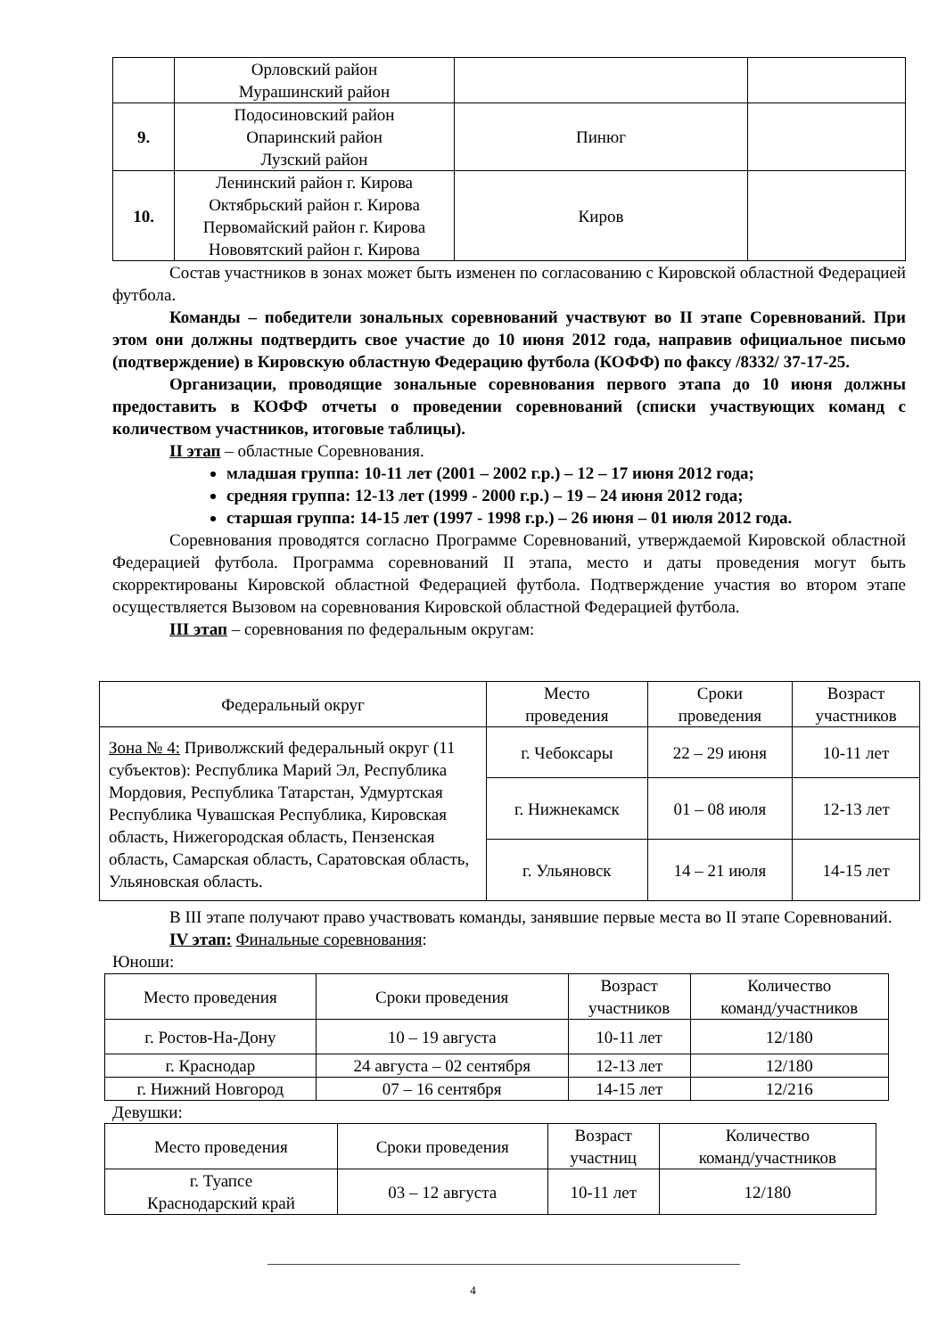| | Орловский район Мурашинский район | | |
| 9. | Подосиновский район Опаринский район Лузский район | Пинюг | |
| 10. | Ленинский район г. Кирова Октябрьский район г. Кирова Первомайский район г. Кирова Нововятский район г. Кирова | Киров | |
Состав участников в зонах может быть изменен по согласованию с Кировской областной Федерацией футбола.
Команды – победители зональных соревнований участвуют во II этапе Соревнований. При этом они должны подтвердить свое участие до 10 июня 2012 года, направив официальное письмо (подтверждение) в Кировскую областную Федерацию футбола (КОФФ) по факсу /8332/ 37-17-25.
Организации, проводящие зональные соревнования первого этапа до 10 июня должны предоставить в КОФФ отчеты о проведении соревнований (списки участвующих команд с количеством участников, итоговые таблицы).
II этап – областные Соревнования.
младшая группа: 10-11 лет (2001 – 2002 г.р.) – 12 – 17 июня 2012 года;
средняя группа: 12-13 лет (1999 - 2000 г.р.) – 19 – 24 июня 2012 года;
старшая группа: 14-15 лет (1997 - 1998 г.р.) – 26 июня – 01 июля 2012 года.
Соревнования проводятся согласно Программе Соревнований, утверждаемой Кировской областной Федерацией футбола. Программа соревнований II этапа, место и даты проведения могут быть скорректированы Кировской областной Федерацией футбола. Подтверждение участия во втором этапе осуществляется Вызовом на соревнования Кировской областной Федерацией футбола.
III этап – соревнования по федеральным округам:
| Федеральный округ | Место проведения | Сроки проведения | Возраст участников |
| --- | --- | --- | --- |
| Зона № 4: Приволжский федеральный округ (11 субъектов): Республика Марий Эл, Республика Мордовия, Республика Татарстан, Удмуртская Республика Чувашская Республика, Кировская область, Нижегородская область, Пензенская область, Самарская область, Саратовская область, Ульяновская область. | г. Чебоксары | 22 – 29 июня | 10-11 лет |
| | г. Нижнекамск | 01 – 08 июля | 12-13 лет |
| | г. Ульяновск | 14 – 21 июля | 14-15 лет |
В III этапе получают право участвовать команды, занявшие первые места во II этапе Соревнований.
IV этап: Финальные соревнования:
Юноши:
| Место проведения | Сроки проведения | Возраст участников | Количество команд/участников |
| --- | --- | --- | --- |
| г. Ростов-На-Дону | 10 – 19 августа | 10-11 лет | 12/180 |
| г. Краснодар | 24 августа – 02 сентября | 12-13 лет | 12/180 |
| г. Нижний Новгород | 07 – 16 сентября | 14-15 лет | 12/216 |
Девушки:
| Место проведения | Сроки проведения | Возраст участниц | Количество команд/участников |
| --- | --- | --- | --- |
| г. Туапсе Краснодарский край | 03 – 12 августа | 10-11 лет | 12/180 |
4